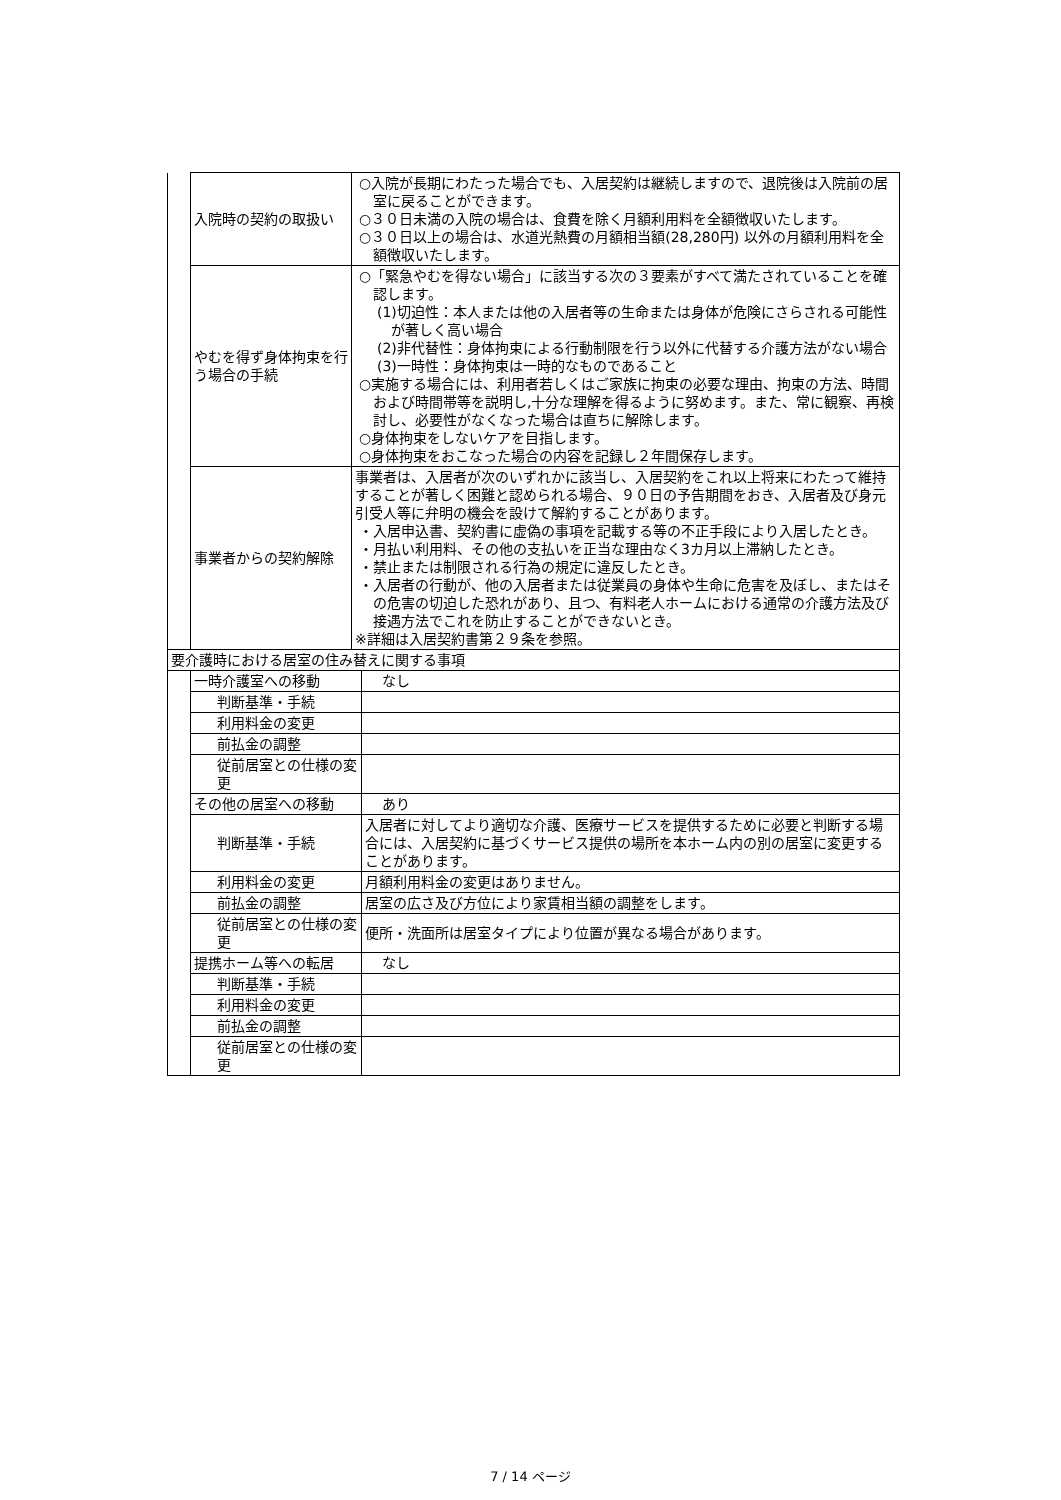| | 入院時の契約の取扱い | ○入院が長期にわたった場合でも、入居契約は継続しますので、退院後は入院前の居室に戻ることができます。 ○３０日未満の入院の場合は、食費を除く月額利用料を全額徴収いたします。 ○３０日以上の場合は、水道光熱費の月額相当額(28,280円) 以外の月額利用料を全額徴収いたします。 | |
| | やむを得ず身体拘束を行う場合の手続 | ○「緊急やむを得ない場合」に該当する次の３要素がすべて満たされていることを確認します。 (1)切迫性：本人または他の入居者等の生命または身体が危険にさらされる可能性が著しく高い場合 (2)非代替性：身体拘束による行動制限を行う以外に代替する介護方法がない場合 (3)一時性：身体拘束は一時的なものであること ○実施する場合には、利用者若しくはご家族に拘束の必要な理由、拘束の方法、時間および時間帯等を説明し,十分な理解を得るように努めます。また、常に観察、再検討し、必要性がなくなった場合は直ちに解除します。 ○身体拘束をしないケアを目指します。 ○身体拘束をおこなった場合の内容を記録し２年間保存します。 | |
| | 事業者からの契約解除 | 事業者は、入居者が次のいずれかに該当し、入居契約をこれ以上将来にわたって維持することが著しく困難と認められる場合、９０日の予告期間をおき、入居者及び身元引受人等に弁明の機会を設けて解約することがあります。 ・入居申込書、契約書に虚偽の事項を記載する等の不正手段により入居したとき。 ・月払い利用料、その他の支払いを正当な理由なく3カ月以上滞納したとき。 ・禁止または制限される行為の規定に違反したとき。 ・入居者の行動が、他の入居者または従業員の身体や生命に危害を及ぼし、またはその危害の切迫した恐れがあり、且つ、有料老人ホームにおける通常の介護方法及び接遇方法でこれを防止することができないとき。 ※詳細は入居契約書第２９条を参照。 | |
| 要介護時における居室の住み替えに関する事項 | | | |
| | 一時介護室への移動 | | なし |
| | 判断基準・手続 | | |
| | 利用料金の変更 | | |
| | 前払金の調整 | | |
| | 従前居室との仕様の変更 | | |
| | その他の居室への移動 | | あり |
| | 判断基準・手続 | | 入居者に対してより適切な介護、医療サービスを提供するために必要と判断する場合には、入居契約に基づくサービス提供の場所を本ホーム内の別の居室に変更することがあります。 |
| | 利用料金の変更 | | 月額利用料金の変更はありません。 |
| | 前払金の調整 | | 居室の広さ及び方位により家賃相当額の調整をします。 |
| | 従前居室との仕様の変更 | | 便所・洗面所は居室タイプにより位置が異なる場合があります。 |
| | 提携ホーム等への転居 | | なし |
| | 判断基準・手続 | | |
| | 利用料金の変更 | | |
| | 前払金の調整 | | |
| | 従前居室との仕様の変更 | | |
7 / 14 ページ